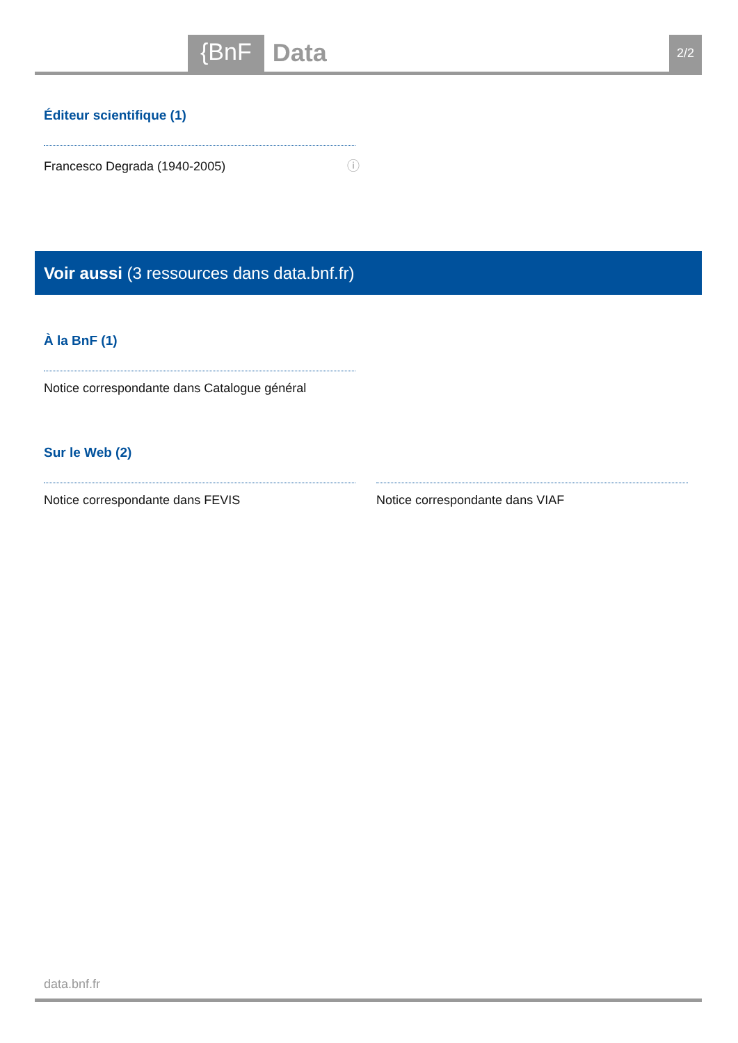{BnF
Data
2/2
Éditeur scientifique (1)
Francesco Degrada (1940-2005) ⓘ
Voir aussi (3 ressources dans data.bnf.fr)
À la BnF (1)
Notice correspondante dans Catalogue général
Sur le Web (2)
Notice correspondante dans FEVIS
Notice correspondante dans VIAF
data.bnf.fr